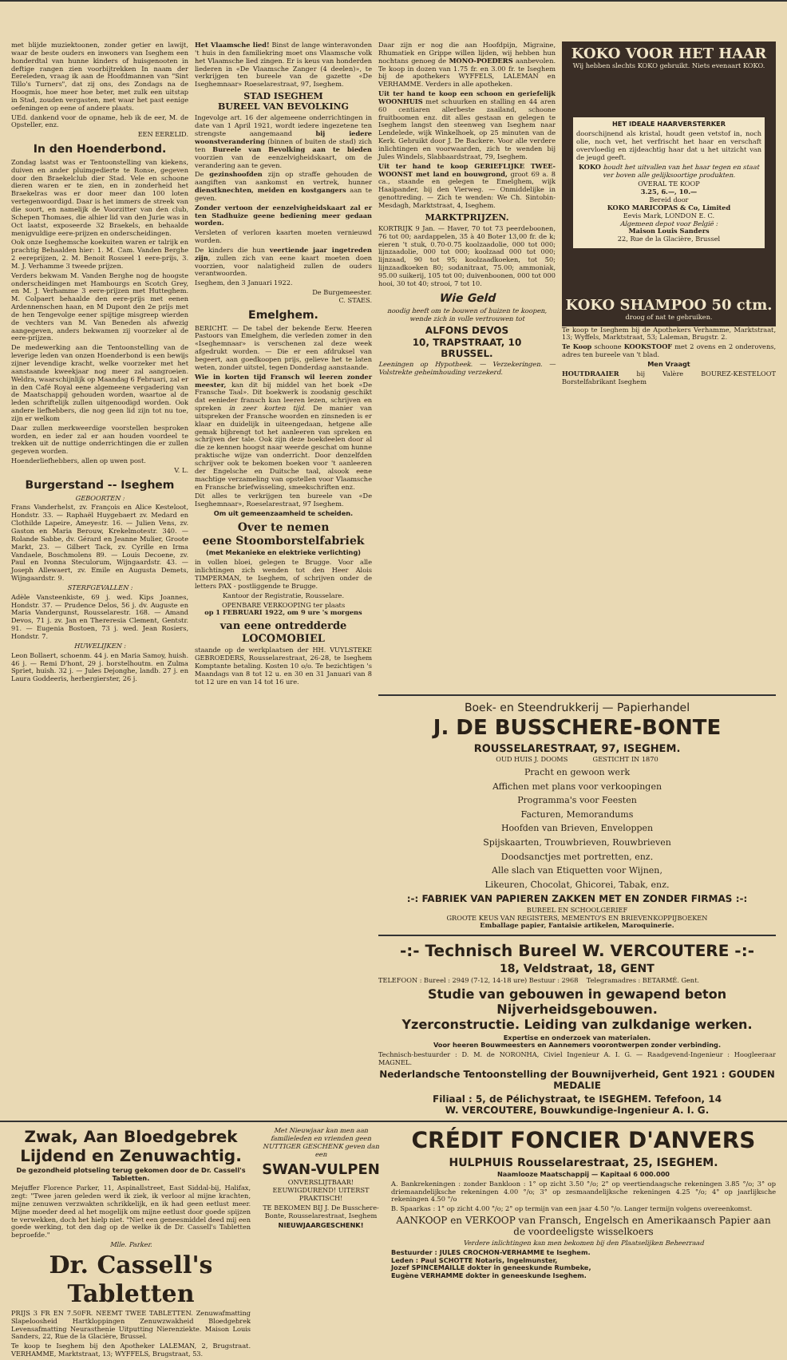met blijde muziektoonen, zonder getier en lawijt, waar de beste ouders en inwoners van Iseghem een honderdtal van hunne kinders of huisgenooten in deftige rangen zien voorbijtrekken In naam der Eereleden, vraag ik aan de Hoofdmannen van "Sint Tillo's Turners", dat zij ons, des Zondags na de Hoogmis, hoe meer hoe beter, met zulk een uitstap in Stad, zouden vergasten, met waar het past eenige oefeningen op eene of andere plaats.
UEd. dankend voor de opname, heb ik de eer, M. de Opsteller, enz.
EEN EERELID.
In den Hoenderbond.
Zondag laatst was er Tentoonstelling van kiekens, duiven en ander pluimgedierte te Ronse, gegeven door den Braekelclub dier Stad. Vele en schoone dieren waren er te zien, en in zonderheid het Braekelras was er door meer dan 100 loten vertegenwoordigd. Daar is het immers de streek van die soort, en namelijk de Voorzitter van den club, Schepen Thomaes, die alhier lid van den Jurie was in Oct laatst, exposeerde 32 Braekels, en behaalde menigvuldige eere-prijzen en onderscheidingen.
Ook onze Iseghemsche koekuiten waren er talrijk en prachtig Behaalden hier: 1. M. Cam. Vanden Berghe 2 eereprijzen, 2. M. Benoit Rosseel 1 eere-prijs, 3. M. J. Verhamme 3 tweede prijzen.
Verders bekwam M. Vanden Berghe nog de hoogste onderscheidingen met Hambourgs en Scotch Grey, en M. J. Verhamme 3 eere-prijzen met Hutteghem. M. Colpaert behaalde den eere-prijs met eenen Ardennenschen haan, en M Dupont den 2e prijs met de hen Tengevolge eener spijtige misgreep wierden de vechters van M. Van Beneden als afwezig aangegeven, anders bekwamen zij voorzeker al de eere-prijzen.
De medewerking aan die Tentoonstelling van de leverige leden van onzen Hoenderbond is een bewijs zijner levendige kracht, welke voorzeker met het aanstaande kweekjaar nog meer zal aangroeien. Weldra, waarschijnlijk op Maandag 6 Februari, zal er in den Café Royal eene algemeene vergadering van de Maatschappij gehouden worden, waartoe al de leden schriftelijk zullen uitgenoodigd worden. Ook andere liefhebbers, die nog geen lid zijn tot nu toe, zijn er welkom
Daar zullen merkweerdige voorstellen besproken worden, en ieder zal er aan houden voordeel te trekken uit de nuttige onderrichtingen die er zullen gegeven worden.
Hoenderliefhebbers, allen op uwen post.
V. L.
Burgerstand -- Iseghem
GEBOORTEN :
Frans Vanderhelst, zv. François en Alice Kesteloot, Hondstr. 33. — Raphaël Huygebaert zv. Medard en Clothilde Lapeire, Ameyestr. 16. — Julien Vens, zv. Gaston en Maria Berouw, Krekelmotestr. 340. — Rolande Sabbe, dv. Gérard en Jeanne Mulier, Groote Markt, 23. — Gilbert Tack, zv. Cyrille en Irma Vandaele, Boschmolens 89. — Louis Decoene, zv. Paul en Ivonna Steculorum, Wijngaardstr. 43. — Joseph Allewaert, zv. Emile en Augusta Demets, Wijngaardstr. 9.
STERFGEVALLEN :
Adèle Vansteenkiste, 69 j. wed. Kips Joannes, Hondstr. 37. — Prudence Delos, 56 j. dv. Auguste en Maria Vandergunst, Rousselarestr. 168. — Amand Devos, 71 j. zv. Jan en Thereresia Clement, Gentstr. 91. — Eugenia Bostoen, 73 j. wed. Jean Rosiers, Hondstr. 7.
HUWELIJKEN :
Leon Bollaert, schoenm. 44 j. en Maria Samoy, huish. 46 j. — Remi D'hont, 29 j. borstelhoutm. en Zulma Spriet, huish. 32 j. — Jules Dejonghe, landb. 27 j. en Laura Goddeeris, herbergierster, 26 j.
Het Vlaamsche lied! Binst de lange winteravonden 't huis in den familiekring moet ons Vlaamsche volk het Vlaamsche lied zingen. Er is keus van honderden liederen in «De Vlaamsche Zanger (4 deelen)», te verkrijgen ten bureele van de gazette «De Iseghemnaar» Roeselarestraat, 97, Iseghem.
STAD ISEGHEM
BUREEL VAN BEVOLKING
Ingevolge art. 16 der algemeene onderrichtingen in date van 1 April 1921, wordt iedere ingezetene ten strengste aangemaand bij iedere woonstverandering (binnen of buiten de stad) zich ten Bureele van Bevolking aan te bieden voorzien van de eenzelvigheidskaart, om de verandering aan te geven.
De gezinshoofden zijn op straffe gehouden de aangiften van aankomst en vertrek, hunner dienstknechten, meiden en kostgangers aan te geven.
Zonder vertoon der eenzelvigheidskaart zal er ten Stadhuize geene bediening meer gedaan worden.
Versleten of verloren kaarten moeten vernieuwd worden.
De kinders die hun veertiende jaar ingetreden zijn, zullen zich van eene kaart moeten doen voorzien, voor nalatigheid zullen de ouders verantwoorden.
Iseghem, den 3 Januari 1922.
De Burgemeester.
C. STAES.
Emelghem.
BERICHT. — De tabel der bekende Eerw. Heeren Pastoors van Emelghem, die verleden zomer in den «Iseghemnaar» is verschenen zal deze week afgedrukt worden. — Die er een afdruksel van begeert, aan goedkoopen prijs, gelieve het te laten weten, zonder uitstel, tegen Donderdag aanstaande.
Wie in korten tijd Fransch wil leeren zonder meester, kan dit bij middel van het boek «De Fransche Taal». Dit boekwerk is zoodanig geschikt dat eenieder fransch kan leeren lezen, schrijven en spreken in zeer korten tijd. De manier van uitspreken der Fransche woorden en zinsneden is er klaar en duidelijk in uiteengedaan, hetgene alle gemak bijbrengt tot het aanleeren van spreken en schrijven der tale. Ook zijn deze boekdeelen door al die ze kennen hoogst naar weerde geschat om hunne praktische wijze van onderricht. Door denzelfden schrijver ook te bekomen boeken voor 't aanleeren der Engelsche en Duitsche taal, alsook eene machtige verzameling van opstellen voor Vlaamsche en Fransche briefwisseling, smeekschriften enz.
Dit alles te verkrijgen ten bureele van «De Iseghemnaar», Roeselarestraat, 97 Iseghem.
Om uit gemeenzaamheid te scheiden.
Over te nemen
eene Stoomborstelfabriek
(met Mekanieke en elektrieke verlichting)
in vollen bloei, gelegen te Brugge. Voor alle inlichtingen zich wenden tot den Heer Alois TIMPERMAN, te Iseghem, of schrijven onder de letters PAX - postliggende te Brugge.
Kantoor der Registratie, Rousselare.
OPENBARE VERKOOPING ter plaats
op 1 FEBRUARI 1922, om 9 ure 's morgens
van eene ontredderde
LOCOMOBIEL
staande op de werkplaatsen der HH. VUYLSTEKE GEBROEDERS, Rousselarestraat, 26-28, te Iseghem Komptante betaling. Kosten 10 o/o. Te bezichtigen 's Maandags van 8 tot 12 u. en 30 en 31 Januari van 8 tot 12 ure en van 14 tot 16 ure.
Daar zijn er nog die aan Hoofdpijn, Migraine, Rhumatiek en Grippe willen lijden, wij hebben hun nochtans genoeg de MONO-POEDERS aanbevolen. Te koop in dozen van 1.75 fr. en 3.00 fr. te Iseghem bij de apothekers WYFFELS, LALEMAN en VERHAMME. Verders in alle apotheken.
Uit ter hand te koop een schoon en geriefelijk WOONHUIS met schuurken en stalling en 44 aren 60 centiaren allerbeste zaailand, schoone fruitboomen enz. dit alles gestaan en gelegen te Iseghem langst den steenweg van Iseghem naar Lendelede, wijk Winkelhoek, op 25 minuten van de Kerk. Gebruikt door J. De Backere. Voor alle verdere inlichtingen en voorwaarden, zich te wenden bij Jules Windels, Slabbaardstraat, 79, Iseghem.
Uit ter hand te koop GERIEFLIJKE TWEE-WOONST met land en bouwgrond, groot 69 a. 8 ca., staande en gelegen te Emelghem, wijk Haaipander, bij den Vierweg. — Onmiddelijke in genottreding. — Zich te wenden: We Ch. Sintobin-Mesdagh, Marktstraat, 4, Iseghem.
MARKTPRIJZEN.
KORTRIJK 9 Jan. — Haver, 70 tot 73 peerdeboonen, 76 tot 00; aardappelen, 35 à 40 Boter 13,00 fr. de k; eieren 't stuk, 0.70-0.75 koolzaadolie, 000 tot 000; lijnzaadolie, 000 tot 000; koolzaad 000 tot 000; lijnzaad, 90 tot 95; koolzaadkoeken, tot 50; lijnzaadkoeken 80; sodanitraat, 75.00; ammoniak, 95.00 suikerij, 105 tot 00; duivenboonen, 000 tot 000 hooi, 30 tot 40; strooi, 7 tot 10.
Wie Geld
noodig heeft om te bouwen of huizen te koopen, wende zich in volle vertrouwen tot
ALFONS DEVOS
10, TRAPSTRAAT, 10
BRUSSEL.
Leeningen op Hypotheek. — Verzekeringen. — Volstrekte geheimhouding verzekerd.
KOKO VOOR HET HAAR
Wij hebben slechts KOKO gebruikt. Niets evenaart KOKO.
HET IDEALE HAARVERSTERKER
doorschijnend als kristal, houdt geen vetstof in, noch olie, noch vet, het verfrischt het haar en verschaft overvloedig en zijdeachtig haar dat u het uitzicht van de jeugd geeft.
KOKO houdt het uitvallen van het haar tegen en staat ver boven alle gelijksoortige produkten.
OVERAL TE KOOP
3.25, 6.—, 10.—
Bereid door
KOKO MARICOPAS & Co, Limited
Eevis Mark, LONDON E. C.
Algemeen depot voor België :
Maison Louis Sanders
22, Rue de la Glacière, Brussel
KOKO SHAMPOO 50 ctm.
droog of nat te gebruiken.
Te koop te Iseghem bij de Apothekers Verhamme, Marktstraat, 13; Wyffels, Marktstraat, 53; Laleman, Brugstr. 2.
Te Koop schoone KOOKSTOOF met 2 ovens en 2 onderovens, adres ten bureele van 't blad.
Men Vraagt
HOUTDRAAIER bij Valère BOUREZ-KESTELOOT Borstelfabrikant Iseghem
Boek- en Steendrukkerij — Papierhandel
J. DE BUSSCHERE-BONTE
ROUSSELARESTRAAT, 97, ISEGHEM.
OUD HUIS J. DOOMS GESTICHT IN 1870
Pracht en gewoon werk
Affichen met plans voor verkoopingen
Programma's voor Feesten
Facturen, Memorandums
Hoofden van Brieven, Enveloppen
Spijskaarten, Trouwbrieven, Rouwbrieven
Doodsanctjes met portretten, enz.
Alle slach van Etiquetten voor Wijnen,
Likeuren, Chocolat, Ghicorei, Tabak, enz.
:-: FABRIEK VAN PAPIEREN ZAKKEN MET EN ZONDER FIRMAS :-:
BUREEL EN SCHOOLGERIEF
GROOTE KEUS VAN REGISTERS, MEMENTO'S EN BRIEVENKOPPIJBOEKEN
Emballage papier, Fantaisie artikelen, Maroquinerie.
-:- Technisch Bureel W. VERCOUTERE -:-
18, Veldstraat, 18, GENT
TELEFOON : Bureel : 2949 (7-12, 14-18 ure) Bestuur : 2968 Telegramadres : BETARMÉ. Gent.
Studie van gebouwen in gewapend beton
Nijverheidsgebouwen.
Yzerconstructie. Leiding van zulkdanige werken.
Expertise en onderzoek van materialen.
Voor heeren Bouwmeesters en Aannemers voorontwerpen zonder verbinding.
Technisch-bestuurder : D. M. de NORONHA, Civiel Ingenieur A. I. G. — Raadgevend-Ingenieur : Hoogleeraar MAGNEL.
Nederlandsche Tentoonstelling der Bouwnijverheid, Gent 1921 : GOUDEN MEDALIE
Filiaal : 5, de Pélichystraat, te ISEGHEM. Tefefoon, 14
W. VERCOUTERE, Bouwkundige-Ingenieur A. I. G.
Zwak, Aan Bloedgebrek Lijdend en Zenuwachtig.
De gezondheid plotseling terug gekomen door de Dr. Cassell's Tabletten.
Mejuffer Florence Parker, 11, Aspinallstreet, East Siddal-bij, Halifax, zegt: "Twee jaren geleden werd ik ziek, ik verloor al mijne krachten, mijne zenuwen verzwakten schrikkelijk, en ik had geen eetlust meer. Mijne moeder deed al het mogelijk om mijne eetlust door goede spijzen te verwekken, doch het hielp niet. "Niet een geneesmiddel deed mij een goede werking, tot den dag op de welke ik de Dr. Cassell's Tabletten beproefde."
Mlle. Parker.
Dr. Cassell's Tabletten
PRIJS 3 FR EN 7.50FR. NEEMT TWEE TABLETTEN. Zenuwafmatting Slapeloosheid Hartkloppingen Zenuwzwakheid Bloedgebrek Levensafmatting Neurasthenie Uitputting Nierenziekte. Maison Louis Sanders, 22, Rue de la Glacière, Brussel.
Te koop te Iseghem bij den Apotheker LALEMAN, 2, Brugstraat. VERHAMME, Marktstraat, 13; WYFFELS, Brugstraat, 53.
Met Nieuwjaar kan men aan familieleden en vrienden geen NUTTIGER GESCHENK geven dan een
SWAN-VULPEN
ONVERSLIJTBAAR! EEUWIGDUREND! UITERST PRAKTISCH!
TE BEKOMEN BIJ J. De Busschere-Bonte, Rousselarestraat, Iseghem
NIEUWJAARGESCHENK!
CRÉDIT FONCIER D'ANVERS
HULPHUIS Rousselarestraat, 25, ISEGHEM.
Naamlooze Maatschappij — Kapitaal 6 000.000
A. Bankrekeningen : zonder Bankloon : 1° op zicht 3.50 °/o; 2° op veertiendaagsche rekeningen 3.85 °/o; 3° op driemaandelijksche rekeningen 4.00 °/o; 3° op zesmaandelijksche rekeningen 4.25 °/o; 4° op jaarlijksche rekeningen 4.50 °/o
B. Spaarkas : 1° op zicht 4.00 °/o; 2° op termijn van een jaar 4.50 °/o. Langer termijn volgens overeenkomst.
AANKOOP en VERKOOP van Fransch, Engelsch en Amerikaansch Papier aan de voordeeligste wisselkoers
Verdere inlichtingen kan men bekomen bij den Plaatselijken Beheerraad
Bestuurder : JULES CROCHON-VERHAMME te Iseghem.
Leden : Paul SCHOTTE Notaris, Ingelmunster,
Jozef SPINCEMAILLE dokter in geneeskunde Rumbeke,
Eugène VERHAMME dokter in geneeskunde Iseghem.